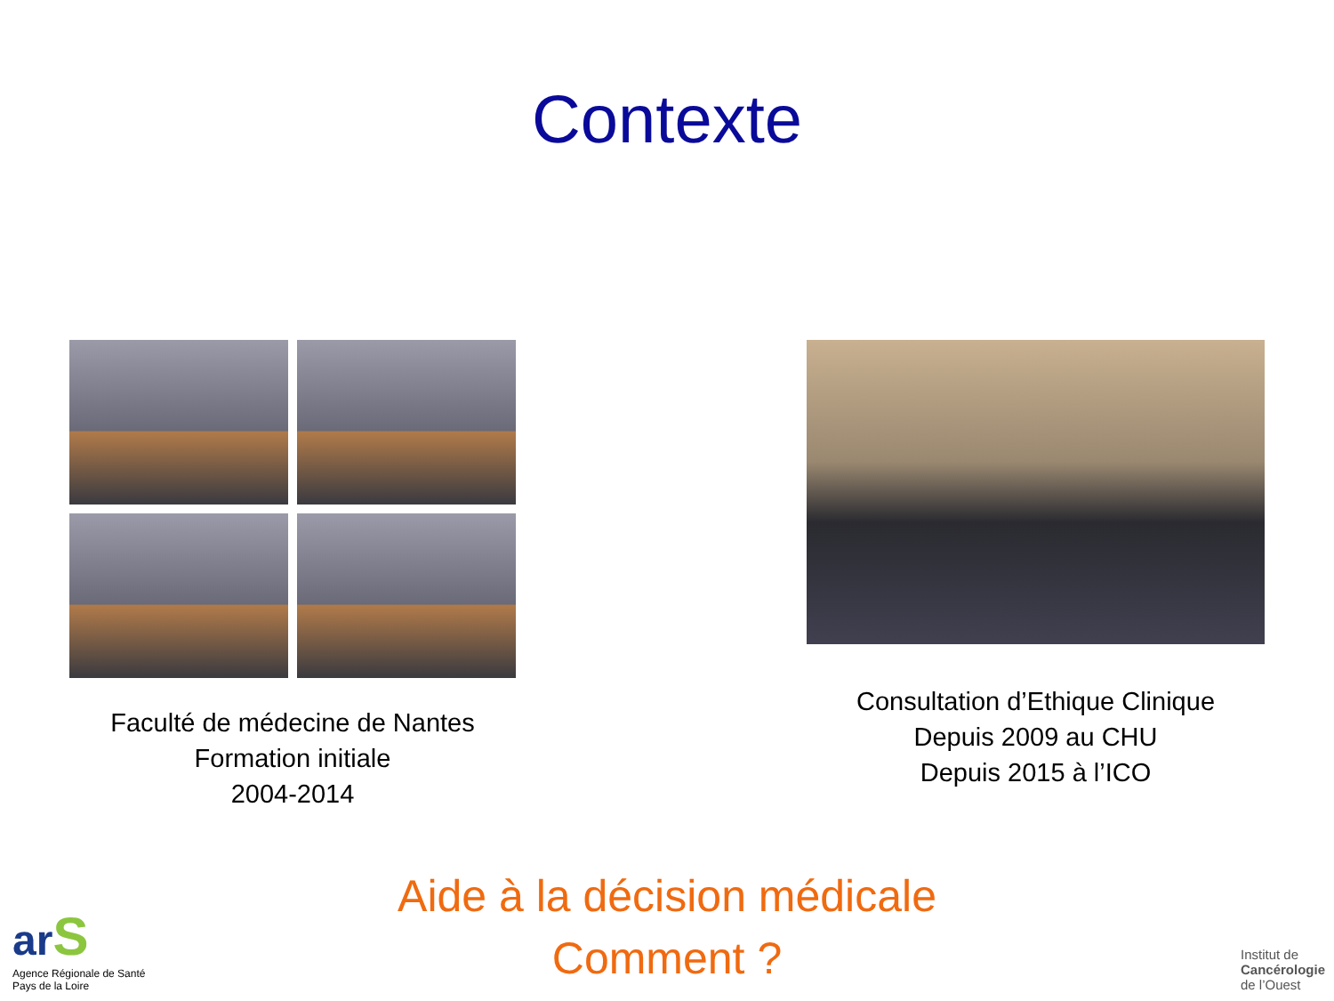Contexte
Faculté de médecine de Nantes
Formation initiale
2004-2014
Consultation d’Ethique Clinique
Depuis 2009 au CHU
Depuis 2015 à l’ICO
Aide à la décision médicale
Comment ?
ar S
Agence Régionale de Santé
Pays de la Loire
Institut de
Cancérologie
de l’Ouest